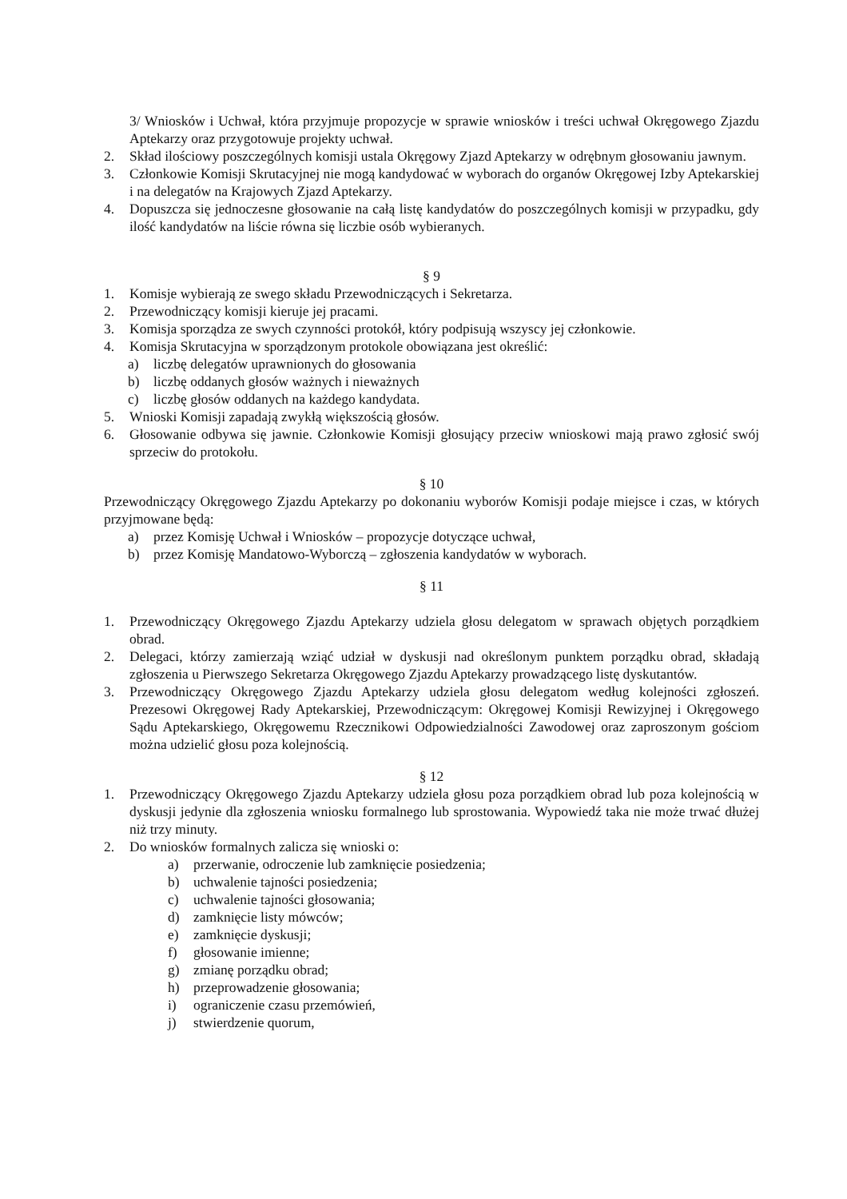3/ Wniosków i Uchwał, która przyjmuje propozycje w sprawie wniosków i treści uchwał Okręgowego Zjazdu Aptekarzy oraz przygotowuje projekty uchwał.
2. Skład ilościowy poszczególnych komisji ustala Okręgowy Zjazd Aptekarzy w odrębnym głosowaniu jawnym.
3. Członkowie Komisji Skrutacyjnej nie mogą kandydować w wyborach do organów Okręgowej Izby Aptekarskiej i na delegatów na Krajowych Zjazd Aptekarzy.
4. Dopuszcza się jednoczesne głosowanie na całą listę kandydatów do poszczególnych komisji w przypadku, gdy ilość kandydatów na liście równa się liczbie osób wybieranych.
§ 9
1. Komisje wybierają ze swego składu Przewodniczących i Sekretarza.
2. Przewodniczący komisji kieruje jej pracami.
3. Komisja sporządza ze swych czynności protokół, który podpisują wszyscy jej członkowie.
4. Komisja Skrutacyjna w sporządzonym protokole obowiązana jest określić:
a) liczbę delegatów uprawnionych do głosowania
b) liczbę oddanych głosów ważnych i nieważnych
c) liczbę głosów oddanych na każdego kandydata.
5. Wnioski Komisji zapadają zwykłą większością głosów.
6. Głosowanie odbywa się jawnie. Członkowie Komisji głosujący przeciw wnioskowi mają prawo zgłosić swój sprzeciw do protokołu.
§ 10
Przewodniczący Okręgowego Zjazdu Aptekarzy po dokonaniu wyborów Komisji podaje miejsce i czas, w których przyjmowane będą:
a) przez Komisję Uchwał i Wniosków – propozycje dotyczące uchwał,
b) przez Komisję Mandatowo-Wyborczą – zgłoszenia kandydatów w wyborach.
§ 11
1. Przewodniczący Okręgowego Zjazdu Aptekarzy udziela głosu delegatom w sprawach objętych porządkiem obrad.
2. Delegaci, którzy zamierzają wziąć udział w dyskusji nad określonym punktem porządku obrad, składają zgłoszenia u Pierwszego Sekretarza Okręgowego Zjazdu Aptekarzy prowadzącego listę dyskutantów.
3. Przewodniczący Okręgowego Zjazdu Aptekarzy udziela głosu delegatom według kolejności zgłoszeń. Prezesowi Okręgowej Rady Aptekarskiej, Przewodniczącym: Okręgowej Komisji Rewizyjnej i Okręgowego Sądu Aptekarskiego, Okręgowemu Rzecznikowi Odpowiedzialności Zawodowej oraz zaproszonym gościom można udzielić głosu poza kolejnością.
§ 12
1. Przewodniczący Okręgowego Zjazdu Aptekarzy udziela głosu poza porządkiem obrad lub poza kolejnością w dyskusji jedynie dla zgłoszenia wniosku formalnego lub sprostowania. Wypowiedź taka nie może trwać dłużej niż trzy minuty.
2. Do wniosków formalnych zalicza się wnioski o:
a) przerwanie, odroczenie lub zamknięcie posiedzenia;
b) uchwalenie tajności posiedzenia;
c) uchwalenie tajności głosowania;
d) zamknięcie listy mówców;
e) zamknięcie dyskusji;
f) głosowanie imienne;
g) zmianę porządku obrad;
h) przeprowadzenie głosowania;
i) ograniczenie czasu przemówień,
j) stwierdzenie quorum,